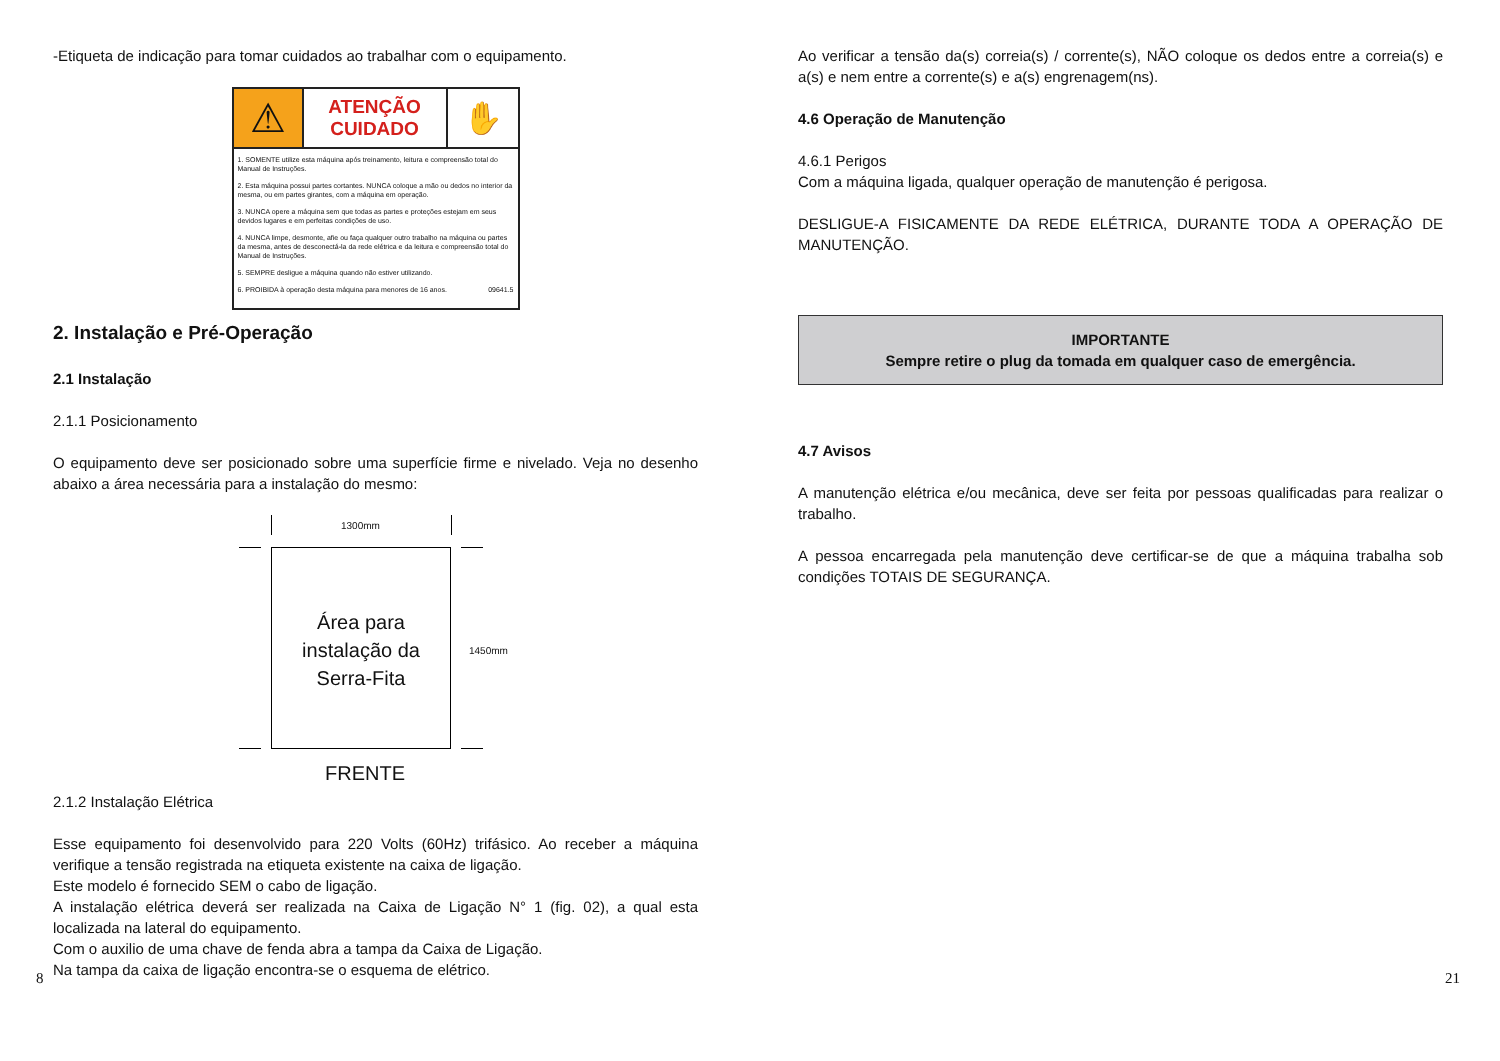-Etiqueta de indicação para tomar cuidados ao trabalhar com o equipamento.
⚠
ATENÇÃO
CUIDADO
✋
1. SOMENTE utilize esta máquina após treinamento, leitura e compreensão total do Manual de Instruções.
2. Esta máquina possui partes cortantes. NUNCA coloque a mão ou dedos no interior da mesma, ou em partes girantes, com a máquina em operação.
3. NUNCA opere a máquina sem que todas as partes e proteções estejam em seus devidos lugares e em perfeitas condições de uso.
4. NUNCA limpe, desmonte, afie ou faça qualquer outro trabalho na máquina ou partes da mesma, antes de desconectá-la da rede elétrica e da leitura e compreensão total do Manual de Instruções.
5. SEMPRE desligue a máquina quando não estiver utilizando.
6. PROIBIDA à operação desta máquina para menores de 16 anos. 09641.5
2. Instalação e Pré-Operação
2.1 Instalação
2.1.1 Posicionamento
O equipamento deve ser posicionado sobre uma superfície firme e nivelado. Veja no desenho abaixo a área necessária para a instalação do mesmo:
1300mm
Área para
instalação da
Serra-Fita
1450mm
FRENTE
2.1.2 Instalação Elétrica
Esse equipamento foi desenvolvido para 220 Volts (60Hz) trifásico. Ao receber a máquina verifique a tensão registrada na etiqueta existente na caixa de ligação.
Este modelo é fornecido SEM o cabo de ligação.
A instalação elétrica deverá ser realizada na Caixa de Ligação N° 1 (fig. 02), a qual esta localizada na lateral do equipamento.
Com o auxilio de uma chave de fenda abra a tampa da Caixa de Ligação.
Na tampa da caixa de ligação encontra-se o esquema de elétrico.
Ao verificar a tensão da(s) correia(s) / corrente(s), NÃO coloque os dedos entre a correia(s) e a(s) e nem entre a corrente(s) e a(s) engrenagem(ns).
4.6 Operação de Manutenção
4.6.1 Perigos
Com a máquina ligada, qualquer operação de manutenção é perigosa.
DESLIGUE-A FISICAMENTE DA REDE ELÉTRICA, DURANTE TODA A OPERAÇÃO DE MANUTENÇÃO.
IMPORTANTE
Sempre retire o plug da tomada em qualquer caso de emergência.
4.7 Avisos
A manutenção elétrica e/ou mecânica, deve ser feita por pessoas qualificadas para realizar o trabalho.
A pessoa encarregada pela manutenção deve certificar-se de que a máquina trabalha sob condições TOTAIS DE SEGURANÇA.
8 21